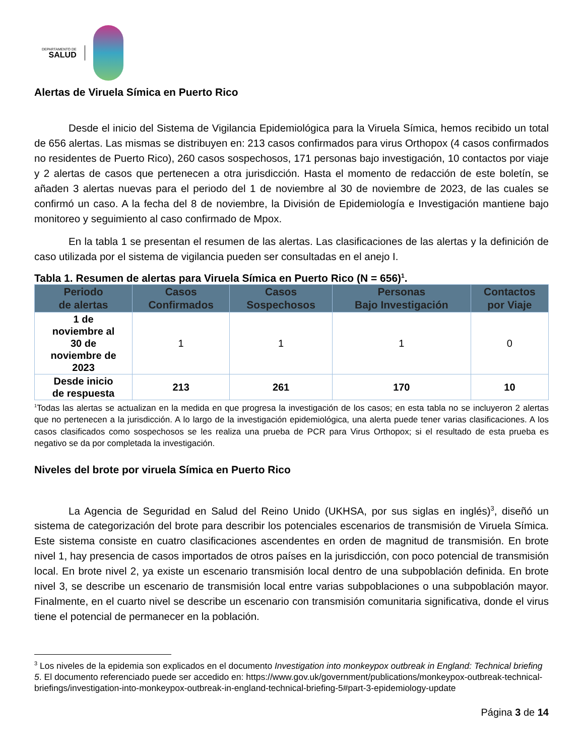DEPARTAMENTO DE
SALUD
Alertas de Viruela Símica en Puerto Rico
Desde el inicio del Sistema de Vigilancia Epidemiológica para la Viruela Símica, hemos recibido un total de 656 alertas. Las mismas se distribuyen en: 213 casos confirmados para virus Orthopox (4 casos confirmados no residentes de Puerto Rico), 260 casos sospechosos, 171 personas bajo investigación, 10 contactos por viaje y 2 alertas de casos que pertenecen a otra jurisdicción. Hasta el momento de redacción de este boletín, se añaden 3 alertas nuevas para el periodo del 1 de noviembre al 30 de noviembre de 2023, de las cuales se confirmó un caso. A la fecha del 8 de noviembre, la División de Epidemiología e Investigación mantiene bajo monitoreo y seguimiento al caso confirmado de Mpox.
En la tabla 1 se presentan el resumen de las alertas. Las clasificaciones de las alertas y la definición de caso utilizada por el sistema de vigilancia pueden ser consultadas en el anejo I.
Tabla 1. Resumen de alertas para Viruela Símica en Puerto Rico (N = 656)<sup>1</sup>.
| Periodo de alertas | Casos Confirmados | Casos Sospechosos | Personas Bajo Investigación | Contactos por Viaje |
| --- | --- | --- | --- | --- |
| 1 de noviembre al 30 de noviembre de 2023 | 1 | 1 | 1 | 0 |
| Desde inicio de respuesta | 213 | 261 | 170 | 10 |
<sup>1</sup> Todas las alertas se actualizan en la medida en que progresa la investigación de los casos; en esta tabla no se incluyeron 2 alertas que no pertenecen a la jurisdicción. A lo largo de la investigación epidemiológica, una alerta puede tener varias clasificaciones. A los casos clasificados como sospechosos se les realiza una prueba de PCR para Virus Orthopox; si el resultado de esta prueba es negativo se da por completada la investigación.
Niveles del brote por viruela Símica en Puerto Rico
La Agencia de Seguridad en Salud del Reino Unido (UKHSA, por sus siglas en inglés)<sup>3</sup>, diseñó un sistema de categorización del brote para describir los potenciales escenarios de transmisión de Viruela Símica. Este sistema consiste en cuatro clasificaciones ascendentes en orden de magnitud de transmisión. En brote nivel 1, hay presencia de casos importados de otros países en la jurisdicción, con poco potencial de transmisión local. En brote nivel 2, ya existe un escenario transmisión local dentro de una subpoblación definida. En brote nivel 3, se describe un escenario de transmisión local entre varias subpoblaciones o una subpoblación mayor. Finalmente, en el cuarto nivel se describe un escenario con transmisión comunitaria significativa, donde el virus tiene el potencial de permanecer en la población.
<sup>3</sup> Los niveles de la epidemia son explicados en el documento Investigation into monkeypox outbreak in England: Technical briefing 5. El documento referenciado puede ser accedido en: https://www.gov.uk/government/publications/monkeypox-outbreak-technical-briefings/investigation-into-monkeypox-outbreak-in-england-technical-briefing-5#part-3-epidemiology-update
Página 3 de 14